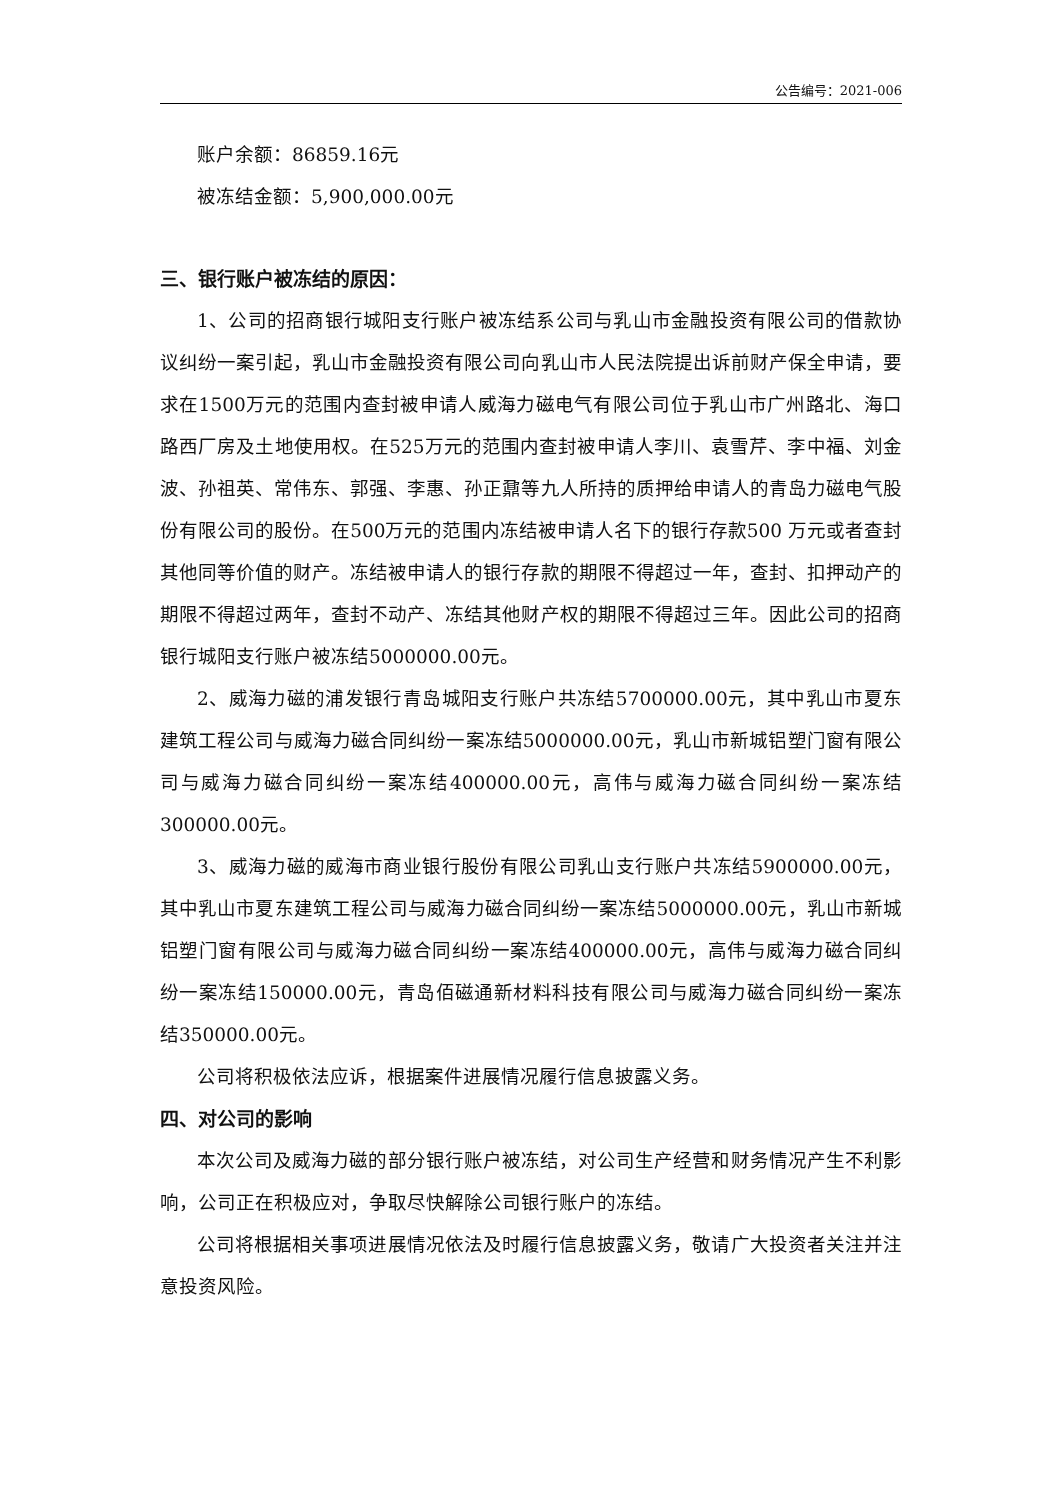公告编号：2021-006
账户余额：86859.16元
被冻结金额：5,900,000.00元
三、银行账户被冻结的原因：
1、公司的招商银行城阳支行账户被冻结系公司与乳山市金融投资有限公司的借款协议纠纷一案引起，乳山市金融投资有限公司向乳山市人民法院提出诉前财产保全申请，要求在1500万元的范围内查封被申请人威海力磁电气有限公司位于乳山市广州路北、海口路西厂房及土地使用权。在525万元的范围内查封被申请人李川、袁雪芹、李中福、刘金波、孙祖英、常伟东、郭强、李惠、孙正鼐等九人所持的质押给申请人的青岛力磁电气股份有限公司的股份。在500万元的范围内冻结被申请人名下的银行存款500 万元或者查封其他同等价值的财产。冻结被申请人的银行存款的期限不得超过一年，查封、扣押动产的期限不得超过两年，查封不动产、冻结其他财产权的期限不得超过三年。因此公司的招商银行城阳支行账户被冻结5000000.00元。
2、威海力磁的浦发银行青岛城阳支行账户共冻结5700000.00元，其中乳山市夏东建筑工程公司与威海力磁合同纠纷一案冻结5000000.00元，乳山市新城铝塑门窗有限公司与威海力磁合同纠纷一案冻结400000.00元，高伟与威海力磁合同纠纷一案冻结300000.00元。
3、威海力磁的威海市商业银行股份有限公司乳山支行账户共冻结5900000.00元，其中乳山市夏东建筑工程公司与威海力磁合同纠纷一案冻结5000000.00元，乳山市新城铝塑门窗有限公司与威海力磁合同纠纷一案冻结400000.00元，高伟与威海力磁合同纠纷一案冻结150000.00元，青岛佰磁通新材料科技有限公司与威海力磁合同纠纷一案冻结350000.00元。
公司将积极依法应诉，根据案件进展情况履行信息披露义务。
四、对公司的影响
本次公司及威海力磁的部分银行账户被冻结，对公司生产经营和财务情况产生不利影响，公司正在积极应对，争取尽快解除公司银行账户的冻结。
公司将根据相关事项进展情况依法及时履行信息披露义务，敬请广大投资者关注并注意投资风险。